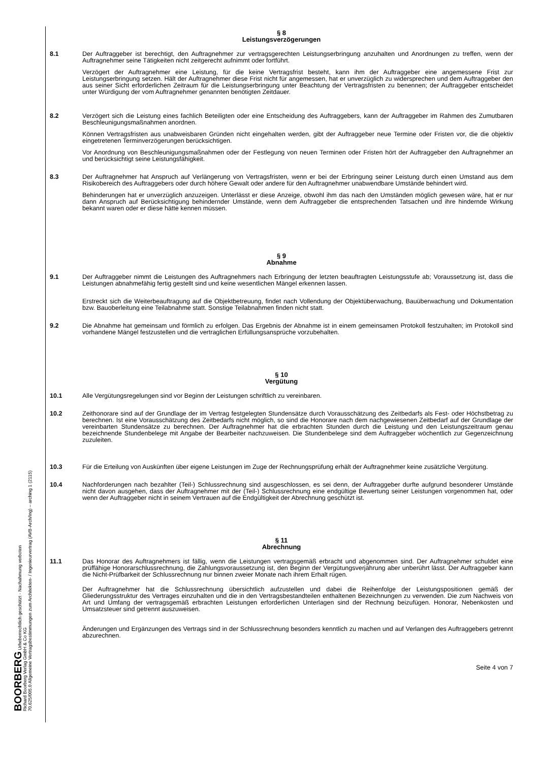BOORBERG Urheberrechtlich geschützt - Nachahmung verboten
Richard Boorberg Verlag GmbH & Co KG
70.625/005.0 Allgemeine Vertragsbestimmungen zum Architekten- / Ingenieurvertrag (AVB-Arch/Ing) – arching 1 (2115)
§ 8
Leistungsverzögerungen
8.1 Der Auftraggeber ist berechtigt, den Auftragnehmer zur vertragsgerechten Leistungserbringung anzuhalten und Anordnungen zu treffen, wenn der Auftragnehmer seine Tätigkeiten nicht zeitgerecht aufnimmt oder fortführt.
Verzögert der Auftragnehmer eine Leistung, für die keine Vertragsfrist besteht, kann ihm der Auftraggeber eine angemessene Frist zur Leistungserbringung setzen. Hält der Auftragnehmer diese Frist nicht für angemessen, hat er unverzüglich zu widersprechen und dem Auftraggeber den aus seiner Sicht erforderlichen Zeitraum für die Leistungserbringung unter Beachtung der Vertragsfristen zu benennen; der Auftraggeber entscheidet unter Würdigung der vom Auftragnehmer genannten benötigten Zeitdauer.
8.2 Verzögert sich die Leistung eines fachlich Beteiligten oder eine Entscheidung des Auftraggebers, kann der Auftraggeber im Rahmen des Zumutbaren Beschleunigungsmaßnahmen anordnen.
Können Vertragsfristen aus unabweisbaren Gründen nicht eingehalten werden, gibt der Auftraggeber neue Termine oder Fristen vor, die die objektiv eingetretenen Terminverzögerungen berücksichtigen.
Vor Anordnung von Beschleunigungsmaßnahmen oder der Festlegung von neuen Terminen oder Fristen hört der Auftraggeber den Auftragnehmer an und berücksichtigt seine Leistungsfähigkeit.
8.3 Der Auftragnehmer hat Anspruch auf Verlängerung von Vertragsfristen, wenn er bei der Erbringung seiner Leistung durch einen Umstand aus dem Risikobereich des Auftraggebers oder durch höhere Gewalt oder andere für den Auftragnehmer unabwendbare Umstände behindert wird.
Behinderungen hat er unverzüglich anzuzeigen. Unterlässt er diese Anzeige, obwohl ihm das nach den Umständen möglich gewesen wäre, hat er nur dann Anspruch auf Berücksichtigung behindernder Umstände, wenn dem Auftraggeber die entsprechenden Tatsachen und ihre hindernde Wirkung bekannt waren oder er diese hätte kennen müssen.
§ 9
Abnahme
9.1 Der Auftraggeber nimmt die Leistungen des Auftragnehmers nach Erbringung der letzten beauftragten Leistungsstufe ab; Voraussetzung ist, dass die Leistungen abnahmefähig fertig gestellt sind und keine wesentlichen Mängel erkennen lassen.
Erstreckt sich die Weiterbeauftragung auf die Objektbetreuung, findet nach Vollendung der Objektüberwachung, Bauüberwachung und Dokumentation bzw. Bauoberleitung eine Teilabnahme statt. Sonstige Teilabnahmen finden nicht statt.
9.2 Die Abnahme hat gemeinsam und förmlich zu erfolgen. Das Ergebnis der Abnahme ist in einem gemeinsamen Protokoll festzuhalten; im Protokoll sind vorhandene Mängel festzustellen und die vertraglichen Erfüllungsansprüche vorzubehalten.
§ 10
Vergütung
10.1 Alle Vergütungsregelungen sind vor Beginn der Leistungen schriftlich zu vereinbaren.
10.2 Zeithonorare sind auf der Grundlage der im Vertrag festgelegten Stundensätze durch Vorausschätzung des Zeitbedarfs als Fest- oder Höchstbetrag zu berechnen. Ist eine Vorausschätzung des Zeitbedarfs nicht möglich, so sind die Honorare nach dem nachgewiesenen Zeitbedarf auf der Grundlage der vereinbarten Stundensätze zu berechnen. Der Auftragnehmer hat die erbrachten Stunden durch die Leistung und den Leistungszeitraum genau bezeichnende Stundenbelege mit Angabe der Bearbeiter nachzuweisen. Die Stundenbelege sind dem Auftraggeber wöchentlich zur Gegenzeichnung zuzuleiten.
10.3 Für die Erteilung von Auskünften über eigene Leistungen im Zuge der Rechnungsprüfung erhält der Auftragnehmer keine zusätzliche Vergütung.
10.4 Nachforderungen nach bezahlter (Teil-) Schlussrechnung sind ausgeschlossen, es sei denn, der Auftraggeber durfte aufgrund besonderer Umstände nicht davon ausgehen, dass der Auftragnehmer mit der (Teil-) Schlussrechnung eine endgültige Bewertung seiner Leistungen vorgenommen hat, oder wenn der Auftraggeber nicht in seinem Vertrauen auf die Endgültigkeit der Abrechnung geschützt ist.
§ 11
Abrechnung
11.1 Das Honorar des Auftragnehmers ist fällig, wenn die Leistungen vertragsgemäß erbracht und abgenommen sind. Der Auftragnehmer schuldet eine prüffähige Honorarschlussrechnung, die Zahlungsvoraussetzung ist, den Beginn der Vergütungsverjährung aber unberührt lässt. Der Auftraggeber kann die Nicht-Prüfbarkeit der Schlussrechnung nur binnen zweier Monate nach ihrem Erhalt rügen.
Der Auftragnehmer hat die Schlussrechnung übersichtlich aufzustellen und dabei die Reihenfolge der Leistungspositionen gemäß der Gliederungsstruktur des Vertrages einzuhalten und die in den Vertragsbestandteilen enthaltenen Bezeichnungen zu verwenden. Die zum Nachweis von Art und Umfang der vertragsgemäß erbrachten Leistungen erforderlichen Unterlagen sind der Rechnung beizufügen. Honorar, Nebenkosten und Umsatzsteuer sind getrennt auszuweisen.
Änderungen und Ergänzungen des Vertrags sind in der Schlussrechnung besonders kenntlich zu machen und auf Verlangen des Auftraggebers getrennt abzurechnen.
Seite 4 von 7